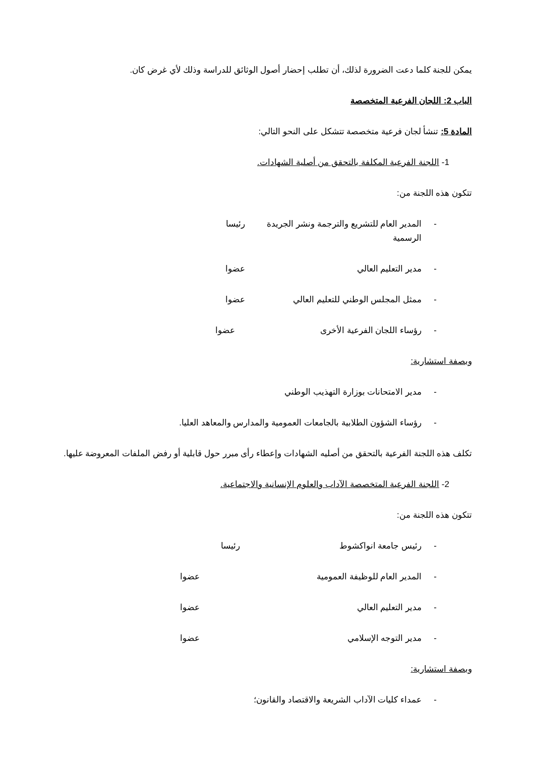يمكن للجنة كلما دعت الضرورة لذلك، أن تطلب إحضار أصول الوثائق للدراسة وذلك لأي غرض كان.
الباب 2: اللجان الفرعية المتخصصة
المادة 5: تنشأ لجان فرعية متخصصة تتشكل على النحو التالي:
1- اللجنة الفرعية المكلفة بالتحقق من أصلية الشهادات.
تتكون هذه اللجنة من:
- المدير العام للتشريع والترجمة ونشر الجريدة الرسمية رئيسا
- مدير التعليم العالي عضوا
- ممثل المجلس الوطني للتعليم العالي عضوا
- رؤساء اللجان الفرعية الأخرى عضوا
وبصفة استشارية:
- مدير الامتحانات بوزارة التهذيب الوطني
- رؤساء الشؤون الطلابية بالجامعات العمومية والمدارس والمعاهد العليا.
تكلف هذه اللجنة الفرعية بالتحقق من أصليه الشهادات وإعطاء رأى مبرر حول قابلية أو رفض الملفات المعروضة عليها.
2- اللجنة الفرعية المتخصصة الآداب والعلوم الإنسانية والاجتماعية.
تتكون هذه اللجنة من:
- رئيس جامعة انواكشوط رئيسا
- المدير العام للوظيفة العمومية عضوا
- مدير التعليم العالي عضوا
- مدير التوجه الإسلامي عضوا
وبصفة استشارية:
- عمداء كليات الآداب الشريعة والاقتصاد والقانون؛